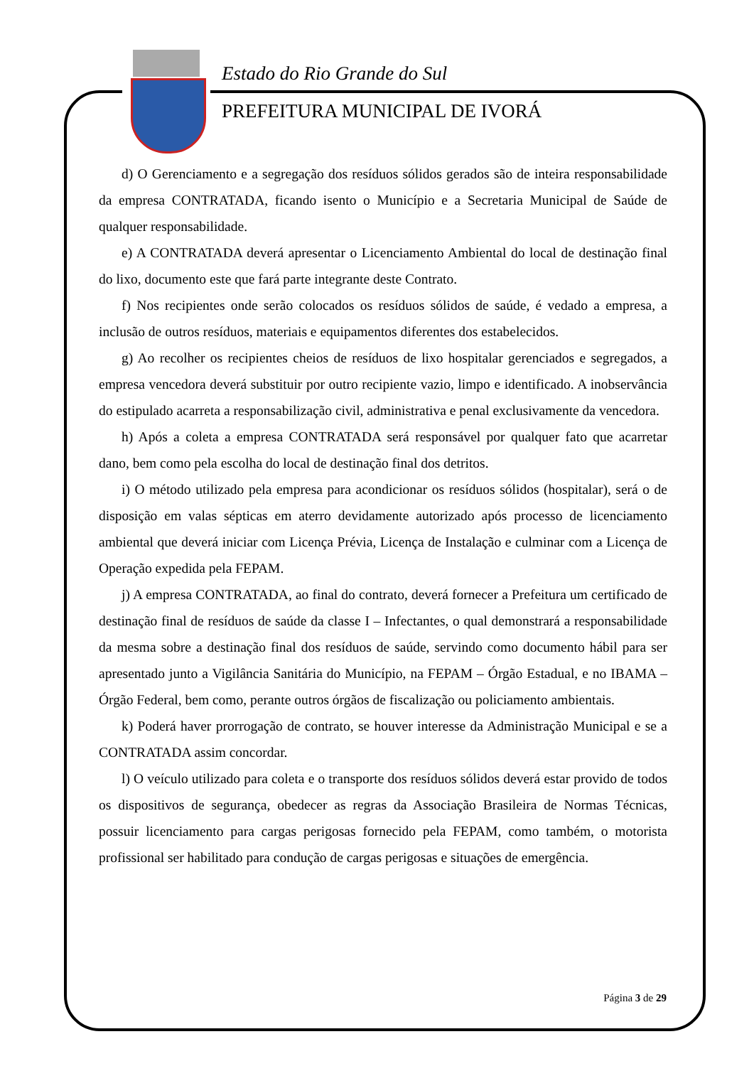Estado do Rio Grande do Sul
PREFEITURA MUNICIPAL DE IVORÁ
d) O Gerenciamento e a segregação dos resíduos sólidos gerados são de inteira responsabilidade da empresa CONTRATADA, ficando isento o Município e a Secretaria Municipal de Saúde de qualquer responsabilidade.
e) A CONTRATADA deverá apresentar o Licenciamento Ambiental do local de destinação final do lixo, documento este que fará parte integrante deste Contrato.
f) Nos recipientes onde serão colocados os resíduos sólidos de saúde, é vedado a empresa, a inclusão de outros resíduos, materiais e equipamentos diferentes dos estabelecidos.
g) Ao recolher os recipientes cheios de resíduos de lixo hospitalar gerenciados e segregados, a empresa vencedora deverá substituir por outro recipiente vazio, limpo e identificado. A inobservância do estipulado acarreta a responsabilização civil, administrativa e penal exclusivamente da vencedora.
h) Após a coleta a empresa CONTRATADA será responsável por qualquer fato que acarretar dano, bem como pela escolha do local de destinação final dos detritos.
i) O método utilizado pela empresa para acondicionar os resíduos sólidos (hospitalar), será o de disposição em valas sépticas em aterro devidamente autorizado após processo de licenciamento ambiental que deverá iniciar com Licença Prévia, Licença de Instalação e culminar com a Licença de Operação expedida pela FEPAM.
j) A empresa CONTRATADA, ao final do contrato, deverá fornecer a Prefeitura um certificado de destinação final de resíduos de saúde da classe I – Infectantes, o qual demonstrará a responsabilidade da mesma sobre a destinação final dos resíduos de saúde, servindo como documento hábil para ser apresentado junto a Vigilância Sanitária do Município, na FEPAM – Órgão Estadual, e no IBAMA – Órgão Federal, bem como, perante outros órgãos de fiscalização ou policiamento ambientais.
k) Poderá haver prorrogação de contrato, se houver interesse da Administração Municipal e se a CONTRATADA assim concordar.
l) O veículo utilizado para coleta e o transporte dos resíduos sólidos deverá estar provido de todos os dispositivos de segurança, obedecer as regras da Associação Brasileira de Normas Técnicas, possuir licenciamento para cargas perigosas fornecido pela FEPAM, como também, o motorista profissional ser habilitado para condução de cargas perigosas e situações de emergência.
Página 3 de 29